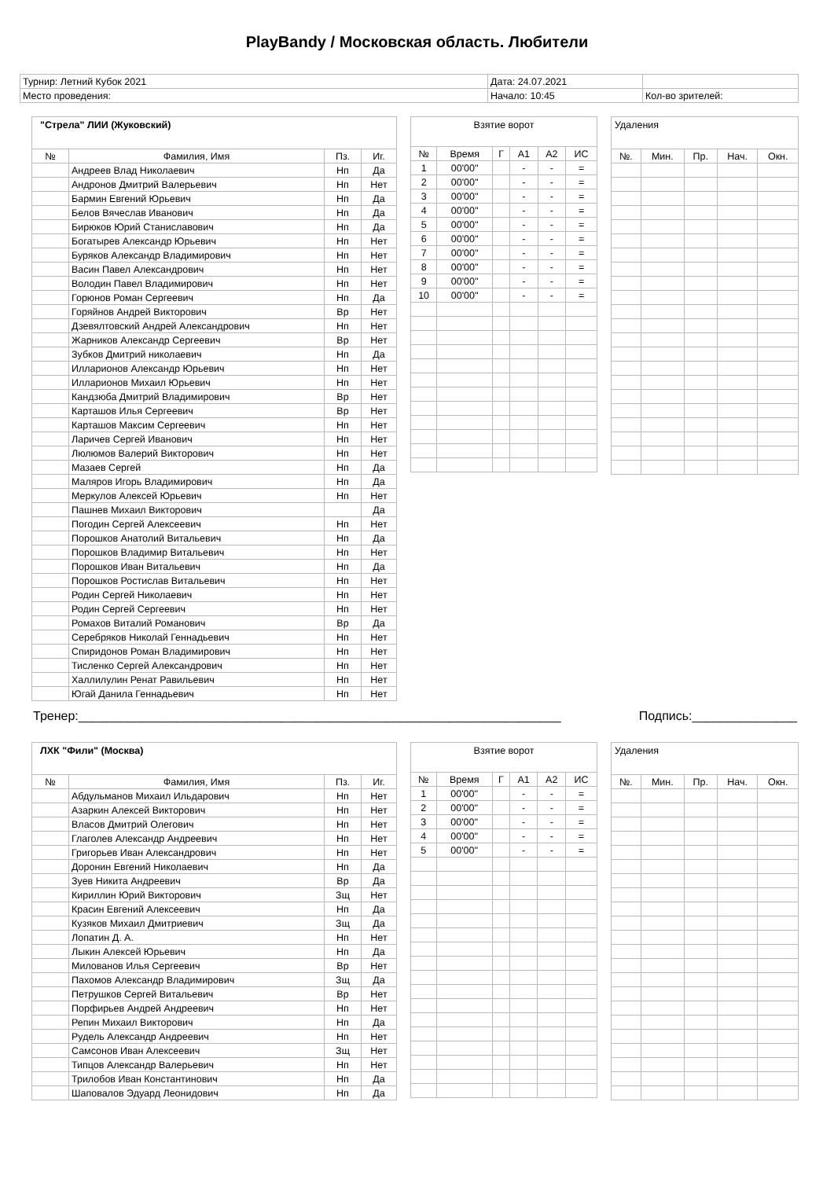PlayBandy / Московская область. Любители
| Турнир: Летний Кубок 2021 | Дата: 24.07.2021 | |
| Место проведения: | Начало: 10:45 | Кол-во зрителей: |
| "Стрела" ЛИИ (Жуковский) | | | |
| № | Фамилия, Имя | Пз. | Иг. |
| | Андреев Влад Николаевич | Нп | Да |
| | Андронов Дмитрий Валерьевич | Нп | Нет |
| | Бармин Евгений Юрьевич | Нп | Да |
| | Белов Вячеслав Иванович | Нп | Да |
| | Бирюков Юрий Станиславович | Нп | Да |
| | Богатырев Александр Юрьевич | Нп | Нет |
| | Буряков Александр Владимирович | Нп | Нет |
| | Васин Павел Александрович | Нп | Нет |
| | Володин Павел Владимирович | Нп | Нет |
| | Горюнов Роман Сергеевич | Нп | Да |
| | Горяйнов Андрей Викторович | Вр | Нет |
| | Дзевялтовский Андрей Александрович | Нп | Нет |
| | Жарников Александр Сергеевич | Вр | Нет |
| | Зубков Дмитрий николаевич | Нп | Да |
| | Илларионов Александр Юрьевич | Нп | Нет |
| | Илларионов Михаил Юрьевич | Нп | Нет |
| | Кандзюба Дмитрий Владимирович | Вр | Нет |
| | Карташов Илья Сергеевич | Вр | Нет |
| | Карташов Максим Сергеевич | Нп | Нет |
| | Ларичев Сергей Иванович | Нп | Нет |
| | Люлюмов Валерий Викторович | Нп | Нет |
| | Мазаев Сергей | Нп | Да |
| | Маляров Игорь Владимирович | Нп | Да |
| | Меркулов Алексей Юрьевич | Нп | Нет |
| | Пашнев Михаил Викторович | | Да |
| | Погодин Сергей Алексеевич | Нп | Нет |
| | Порошков Анатолий Витальевич | Нп | Да |
| | Порошков Владимир Витальевич | Нп | Нет |
| | Порошков Иван Витальевич | Нп | Да |
| | Порошков Ростислав Витальевич | Нп | Нет |
| | Родин Сергей Николаевич | Нп | Нет |
| | Родин Сергей Сергеевич | Нп | Нет |
| | Ромахов Виталий Романович | Вр | Да |
| | Серебряков Николай Геннадьевич | Нп | Нет |
| | Спиридонов Роман Владимирович | Нп | Нет |
| | Тисленко Сергей Александрович | Нп | Нет |
| | Халлилулин Ренат Равильевич | Нп | Нет |
| | Югай Данила Геннадьевич | Нп | Нет |
| Взятие ворот | | | | | |
| № | Время | Г | А1 | А2 | ИС |
| 1 | 00'00'' | | - | - | = |
| 2 | 00'00'' | | - | - | = |
| 3 | 00'00'' | | - | - | = |
| 4 | 00'00'' | | - | - | = |
| 5 | 00'00'' | | - | - | = |
| 6 | 00'00'' | | - | - | = |
| 7 | 00'00'' | | - | - | = |
| 8 | 00'00'' | | - | - | = |
| 9 | 00'00'' | | - | - | = |
| 10 | 00'00'' | | - | - | = |
| Удаления | | | | |
| №. | Мин. | Пр. | Нач. | Окн. |
Тренер:_____________________________________________________________________ Подпись:_______________
| ЛХК "Фили" (Москва) | | | |
| № | Фамилия, Имя | Пз. | Иг. |
| | Абдульманов Михаил Ильдарович | Нп | Нет |
| | Азаркин Алексей Викторович | Нп | Нет |
| | Власов Дмитрий Олегович | Нп | Нет |
| | Глаголев Александр Андреевич | Нп | Нет |
| | Григорьев Иван Александрович | Нп | Нет |
| | Доронин Евгений Николаевич | Нп | Да |
| | Зуев Никита Андреевич | Вр | Да |
| | Кириллин Юрий Викторович | Зщ | Нет |
| | Красин Евгений Алексеевич | Нп | Да |
| | Кузяков Михаил Дмитриевич | Зщ | Да |
| | Лопатин Д. А. | Нп | Нет |
| | Лыкин Алексей Юрьевич | Нп | Да |
| | Милованов Илья Сергеевич | Вр | Нет |
| | Пахомов Александр Владимирович | Зщ | Да |
| | Петрушков Сергей Витальевич | Вр | Нет |
| | Порфирьев Андрей Андреевич | Нп | Нет |
| | Репин Михаил Викторович | Нп | Да |
| | Рудель Александр Андреевич | Нп | Нет |
| | Самсонов Иван Алексеевич | Зщ | Нет |
| | Типцов Александр Валерьевич | Нп | Нет |
| | Трилобов Иван Константинович | Нп | Да |
| | Шаповалов Эдуард Леонидович | Нп | Да |
| Взятие ворот | | | | | |
| № | Время | Г | А1 | А2 | ИС |
| 1 | 00'00'' | | - | - | = |
| 2 | 00'00'' | | - | - | = |
| 3 | 00'00'' | | - | - | = |
| 4 | 00'00'' | | - | - | = |
| 5 | 00'00'' | | - | - | = |
| Удаления | | | | |
| №. | Мин. | Пр. | Нач. | Окн. |